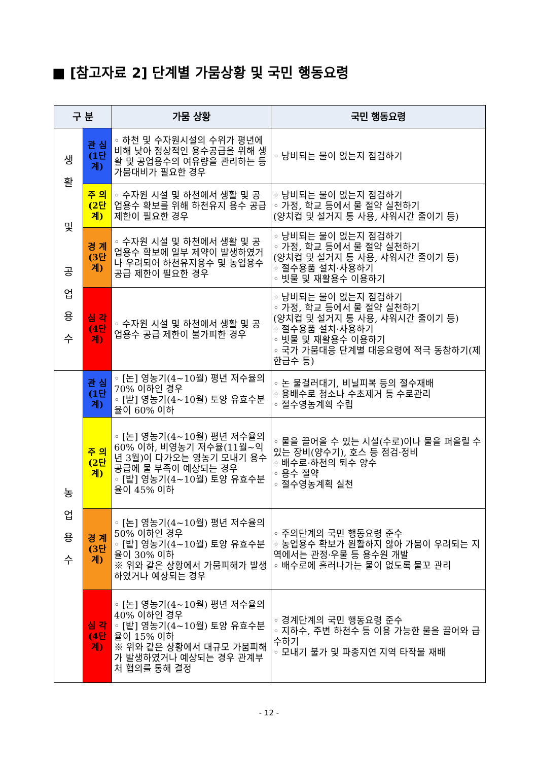■ [참고자료 2] 단계별 가뭄상황 및 국민 행동요령
| 구 분 | | 가뭄 상황 | 국민 행동요령 |
| --- | --- | --- | --- |
| 생 활 및 공 업 용 수 | 관 심 (1단계) | ◦ 하천 및 수자원시설의 수위가 평년에 비해 낮아 정상적인 용수공급을 위해 생활 및 공업용수의 여유량을 관리하는 등 가뭄대비가 필요한 경우 | ◦ 낭비되는 물이 없는지 점검하기 |
| | 주 의 (2단계) | ◦ 수자원 시설 및 하천에서 생활 및 공업용수 확보를 위해 하천유지 용수 공급 제한이 필요한 경우 | ◦ 낭비되는 물이 없는지 점검하기 ◦ 가정, 학교 등에서 물 절약 실천하기 (양치컵 및 설거지 통 사용, 샤워시간 줄이기 등) |
| | 경 계 (3단계) | ◦ 수자원 시설 및 하천에서 생활 및 공업용수 확보에 일부 제약이 발생하였거나 우려되어 하천유지용수 및 농업용수 공급 제한이 필요한 경우 | ◦ 낭비되는 물이 없는지 점검하기 ◦ 가정, 학교 등에서 물 절약 실천하기 (양치컵 및 설거지 통 사용, 샤워시간 줄이기 등) ◦ 절수용품 설치·사용하기 ◦ 빗물 및 재활용수 이용하기 |
| | 심 각 (4단계) | ◦ 수자원 시설 및 하천에서 생활 및 공업용수 공급 제한이 불가피한 경우 | ◦ 낭비되는 물이 없는지 점검하기 ◦ 가정, 학교 등에서 물 절약 실천하기 (양치컵 및 설거지 통 사용, 샤워시간 줄이기 등) ◦ 절수용품 설치·사용하기 ◦ 빗물 및 재활용수 이용하기 ◦ 국가 가뭄대응 단계별 대응요령에 적극 동참하기(제한급수 등) |
| 농 업 용 수 | 관 심 (1단계) | ◦ [논] 영농기(4~10월) 평년 저수율의 70% 이하인 경우 ◦ [밭] 영농기(4~10월) 토양 유효수분율이 60% 이하 | ◦ 논 물걸러대기, 비닐피복 등의 절수재배 ◦ 용배수로 청소나 수초제거 등 수로관리 ◦ 절수영농계획 수립 |
| | 주 의 (2단계) | ◦ [논] 영농기(4~10월) 평년 저수율의 60% 이하, 비영농기 저수율(11월~익년 3월)이 다가오는 영농기 모내기 용수공급에 물 부족이 예상되는 경우 ◦ [밭] 영농기(4~10월) 토양 유효수분율이 45% 이하 | ◦ 물을 끌어올 수 있는 시설(수로)이나 물을 퍼올릴 수 있는 장비(양수기), 호스 등 점검·정비 ◦ 배수로·하천의 퇴수 양수 ◦ 용수 절약 ◦ 절수영농계획 실천 |
| | 경 계 (3단계) | ◦ [논] 영농기(4~10월) 평년 저수율의 50% 이하인 경우 ◦ [밭] 영농기(4~10월) 토양 유효수분율이 30% 이하 ※ 위와 같은 상황에서 가뭄피해가 발생하였거나 예상되는 경우 | ◦ 주의단계의 국민 행동요령 준수 ◦ 농업용수 확보가 원활하지 않아 가뭄이 우려되는 지역에서는 관정·우물 등 용수원 개발 ◦ 배수로에 흘러나가는 물이 없도록 물꼬 관리 |
| | 심 각 (4단계) | ◦ [논] 영농기(4~10월) 평년 저수율의 40% 이하인 경우 ◦ [밭] 영농기(4~10월) 토양 유효수분율이 15% 이하 ※ 위와 같은 상황에서 대규모 가뭄피해가 발생하였거나 예상되는 경우 관계부처 협의를 통해 결정 | ◦ 경계단계의 국민 행동요령 준수 ◦ 지하수, 주변 하천수 등 이용 가능한 물을 끌어와 급수하기 ◦ 모내기 불가 및 파종지연 지역 타작물 재배 |
- 12 -